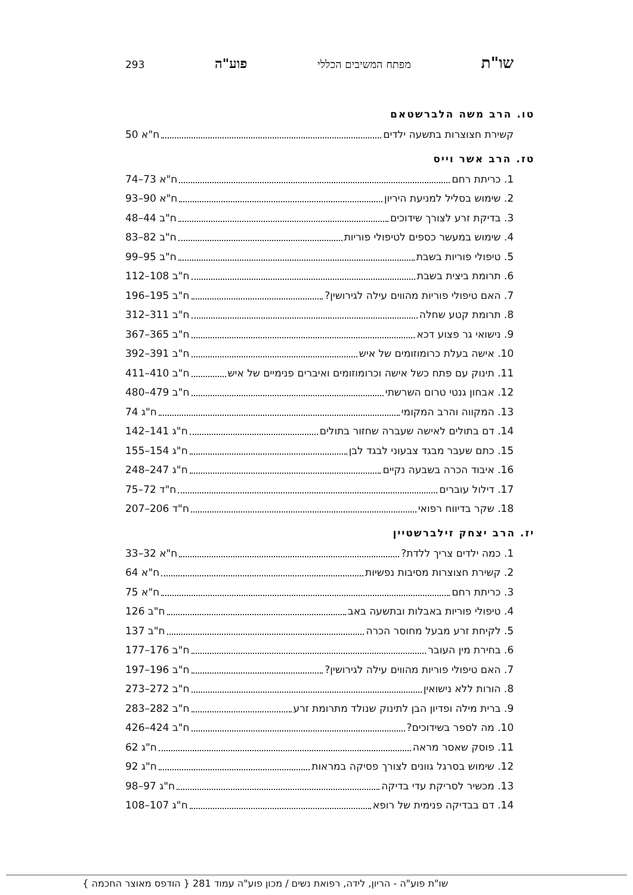שו"ת מפתח המשיבים הכללי פוע"ה 293
טו. הרב משה הלברשטאם
קשירת חצוצרות בתשעה ילדים ח"א 50
טז. הרב אשר וייס
1. כריתת רחם ח"א 73–74
2. שימוש בסליל למניעת היריון ח"א 90–93
3. בדיקת זרע לצורך שידוכים ח"ב 44–48
4. שימוש במעשר כספים לטיפולי פוריות ח"ב 82–83
5. טיפולי פוריות בשבת ח"ב 95–99
6. תרומת ביצית בשבת ח"ב 108–112
7. האם טיפולי פוריות מהווים עילה לגירושין? ח"ב 195–196
8. תרומת קטע שחלה ח"ב 311–312
9. נישואי גר פצוע דכא ח"ב 365–367
10. אישה בעלת כרומוזומים של איש ח"ב 391–392
11. תינוק עם פתח כשל אישה וכרומוזומים ואיברים פנימיים של איש ח"ב 410–411
12. אבחון גנטי טרום השרשתי ח"ב 479–480
13. המקווה והרב המקומי ח"ג 74
14. דם בתולים לאישה שעברה שחזור בתולים ח"ג 141–142
15. כתם שעבר מבגד צבעוני לבגד לבן ח"ג 154–155
16. איבוד הכרה בשבעה נקיים ח"ג 247–248
17. דילול עוברים ח"ד 72–75
18. שקר בדיווח רפואי ח"ד 206–207
יז. הרב יצחק זילברשטיין
1. כמה ילדים צריך ללדת? ח"א 32–33
2. קשירת חצוצרות מסיבות נפשיות ח"א 64
3. כריתת רחם ח"א 75
4. טיפולי פוריות באבלות ובתשעה באב ח"ב 126
5. לקיחת זרע מבעל מחוסר הכרה ח"ב 137
6. בחירת מין העובר ח"ב 176–177
7. האם טיפולי פוריות מהווים עילה לגירושין? ח"ב 196–197
8. הורות ללא נישואין ח"ב 272–273
9. ברית מילה ופדיון הבן לתינוק שנולד מתרומת זרע ח"ב 282–283
10. מה לספר בשידוכים? ח"ב 424–426
11. פוסק שאסר מראה ח"ג 62
12. שימוש בסרגל גוונים לצורך פסיקה במראות ח"ג 92
13. מכשיר לסריקת עדי בדיקה ח"ג 97–98
14. דם בבדיקה פנימית של רופא ח"ג 107–108
שו"ת פוע"ה - הריון, לידה, רפואת נשים / מכון פוע"ה עמוד 281 { הודפס מאוצר החכמה }